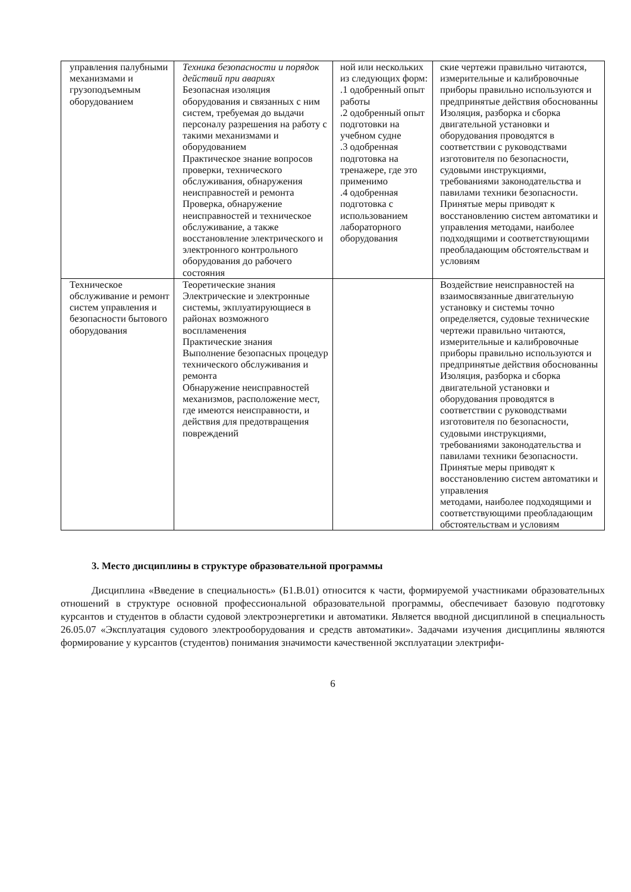| управления палубными механизмами и грузоподъемным оборудованием | Техника безопасности и порядок действий при авариях Безопасная изоляция оборудования и связанных с ним систем, требуемая до выдачи персоналу разрешения на работу с такими механизмами и оборудованием Практическое знание вопросов проверки, технического обслуживания, обнаружения неисправностей и ремонта Проверка, обнаружение неисправностей и техническое обслуживание, а также восстановление электрического и электронного контрольного оборудования до рабочего состояния | ной или нескольких из следующих форм: .1 одобренный опыт работы .2 одобренный опыт подготовки на учебном судне .3 одобренная подготовка на тренажере, где это применимо .4 одобренная подготовка с использованием лабораторного оборудования | ские чертежи правильно читаются, измерительные и калибровочные приборы правильно используются и предпринятые действия обоснованны Изоляция, разборка и сборка двигательной установки и оборудования проводятся в соответствии с руководствами изготовителя по безопасности, судовыми инструкциями, требованиями законодательства и павилами техники безопасности. Принятые меры приводят к восстановлению систем автоматики и управления методами, наиболее подходящими и соответствующими преобладающим обстоятельствам и условиям |
| Техническое обслуживание и ремонт систем управления и безопасности бытового оборудования | Теоретические знания Электрические и электронные системы, экплуатирующиеся в районах возможного воспламенения Практические знания Выполнение безопасных процедур технического обслуживания и ремонта Обнаружение неисправностей механизмов, расположение мест, где имеются неисправности, и действия для предотвращения повреждений | | Воздействие неисправностей на взаимосвязанные двигательную установку и системы точно определяется, судовые технические чертежи правильно читаются, измерительные и калибровочные приборы правильно используются и предпринятые действия обоснованны Изоляция, разборка и сборка двигательной установки и оборудования проводятся в соответствии с руководствами изготовителя по безопасности, судовыми инструкциями, требованиями законодательства и павилами техники безопасности. Принятые меры приводят к восстановлению систем автоматики и управления методами, наиболее подходящими и соответствующими преобладающим обстоятельствам и условиям |
3. Место дисциплины в структуре образовательной программы
Дисциплина «Введение в специальность» (Б1.В.01) относится к части, формируемой участниками образовательных отношений в структуре основной профессиональной образовательной программы, обеспечивает базовую подготовку курсантов и студентов в области судовой электроэнергетики и автоматики. Является вводной дисциплиной в специальность 26.05.07 «Эксплуатация судового электрооборудования и средств автоматики». Задачами изучения дисциплины являются формирование у курсантов (студентов) понимания значимости качественной эксплуатации электрифи-
6